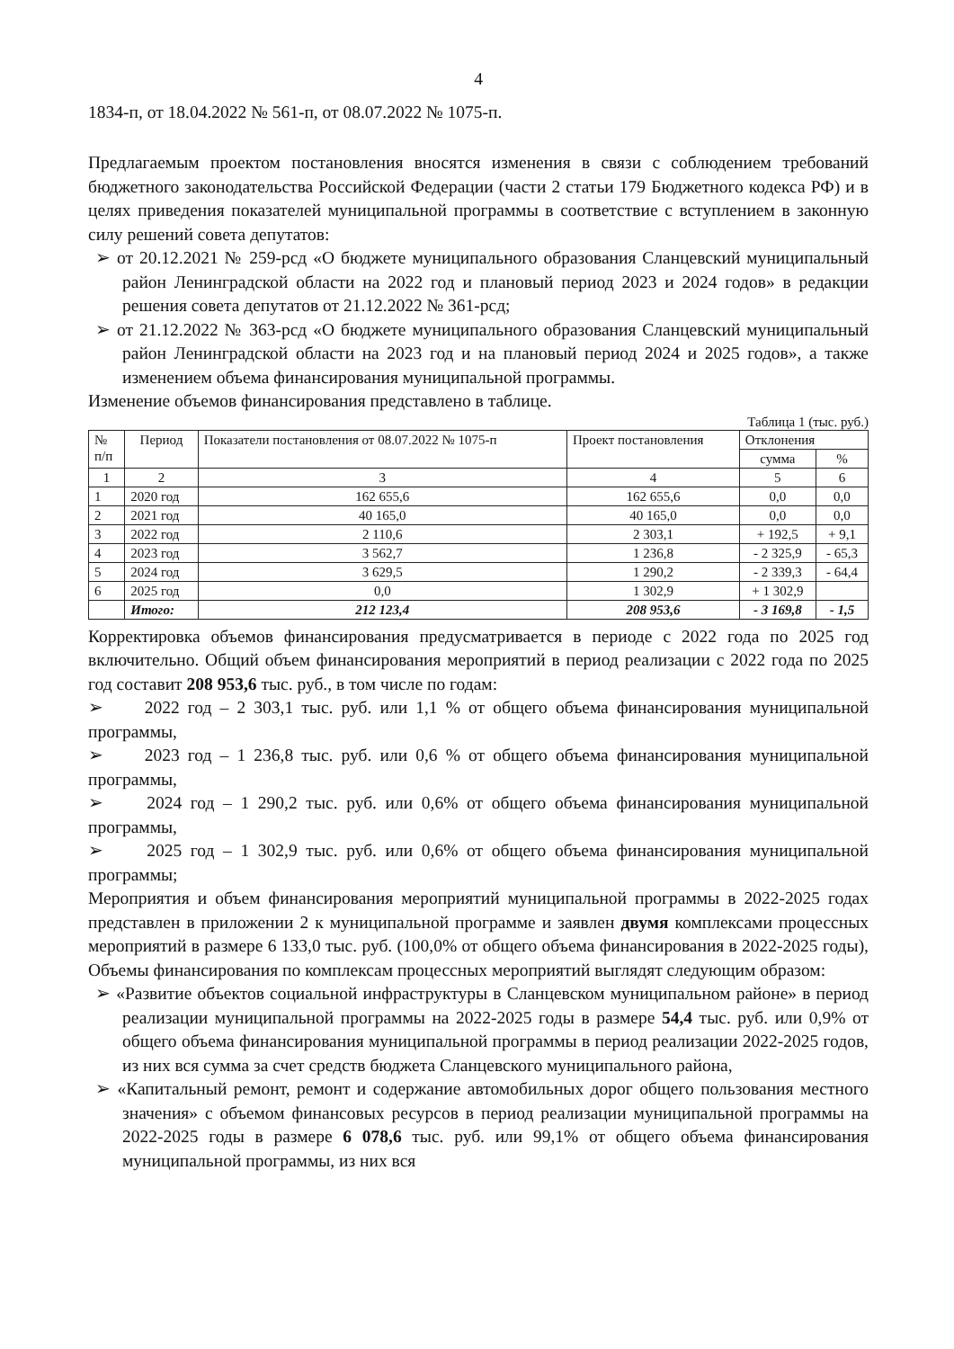4
1834-п, от 18.04.2022 № 561-п, от 08.07.2022 № 1075-п.
Предлагаемым проектом постановления вносятся изменения в связи с соблюдением требований бюджетного законодательства Российской Федерации (части 2 статьи 179 Бюджетного кодекса РФ) и в целях приведения показателей муниципальной программы в соответствие с вступлением в законную силу решений совета депутатов:
➢ от 20.12.2021 № 259-рсд «О бюджете муниципального образования Сланцевский муниципальный район Ленинградской области на 2022 год и плановый период 2023 и 2024 годов» в редакции решения совета депутатов от 21.12.2022 № 361-рсд;
➢ от 21.12.2022 № 363-рсд «О бюджете муниципального образования Сланцевский муниципальный район Ленинградской области на 2023 год и на плановый период 2024 и 2025 годов», а также изменением объема финансирования муниципальной программы.
Изменение объемов финансирования представлено в таблице.
Таблица 1 (тыс. руб.)
| № п/п | Период | Показатели постановления от 08.07.2022 № 1075-п | Проект постановления | Отклонения | |
| --- | --- | --- | --- | --- | --- |
| | | | | сумма | % |
| 1 | 2 | 3 | 4 | 5 | 6 |
| 1 | 2020 год | 162 655,6 | 162 655,6 | 0,0 | 0,0 |
| 2 | 2021 год | 40 165,0 | 40 165,0 | 0,0 | 0,0 |
| 3 | 2022 год | 2 110,6 | 2 303,1 | + 192,5 | + 9,1 |
| 4 | 2023 год | 3 562,7 | 1 236,8 | - 2 325,9 | - 65,3 |
| 5 | 2024 год | 3 629,5 | 1 290,2 | - 2 339,3 | - 64,4 |
| 6 | 2025 год | 0,0 | 1 302,9 | + 1 302,9 | |
| | Итого: | 212 123,4 | 208 953,6 | - 3 169,8 | - 1,5 |
Корректировка объемов финансирования предусматривается в периоде с 2022 года по 2025 год включительно. Общий объем финансирования мероприятий в период реализации с 2022 года по 2025 год составит 208 953,6 тыс. руб., в том числе по годам:
➢ 2022 год – 2 303,1 тыс. руб. или 1,1 % от общего объема финансирования муниципальной программы,
➢ 2023 год – 1 236,8 тыс. руб. или 0,6 % от общего объема финансирования муниципальной программы,
➢ 2024 год – 1 290,2 тыс. руб. или 0,6% от общего объема финансирования муниципальной программы,
➢ 2025 год – 1 302,9 тыс. руб. или 0,6% от общего объема финансирования муниципальной программы;
Мероприятия и объем финансирования мероприятий муниципальной программы в 2022-2025 годах представлен в приложении 2 к муниципальной программе и заявлен двумя комплексами процессных мероприятий в размере 6 133,0 тыс. руб. (100,0% от общего объема финансирования в 2022-2025 годы), Объемы финансирования по комплексам процессных мероприятий выглядят следующим образом:
➢ «Развитие объектов социальной инфраструктуры в Сланцевском муниципальном районе» в период реализации муниципальной программы на 2022-2025 годы в размере 54,4 тыс. руб. или 0,9% от общего объема финансирования муниципальной программы в период реализации 2022-2025 годов, из них вся сумма за счет средств бюджета Сланцевского муниципального района,
➢ «Капитальный ремонт, ремонт и содержание автомобильных дорог общего пользования местного значения» с объемом финансовых ресурсов в период реализации муниципальной программы на 2022-2025 годы в размере 6 078,6 тыс. руб. или 99,1% от общего объема финансирования муниципальной программы, из них вся